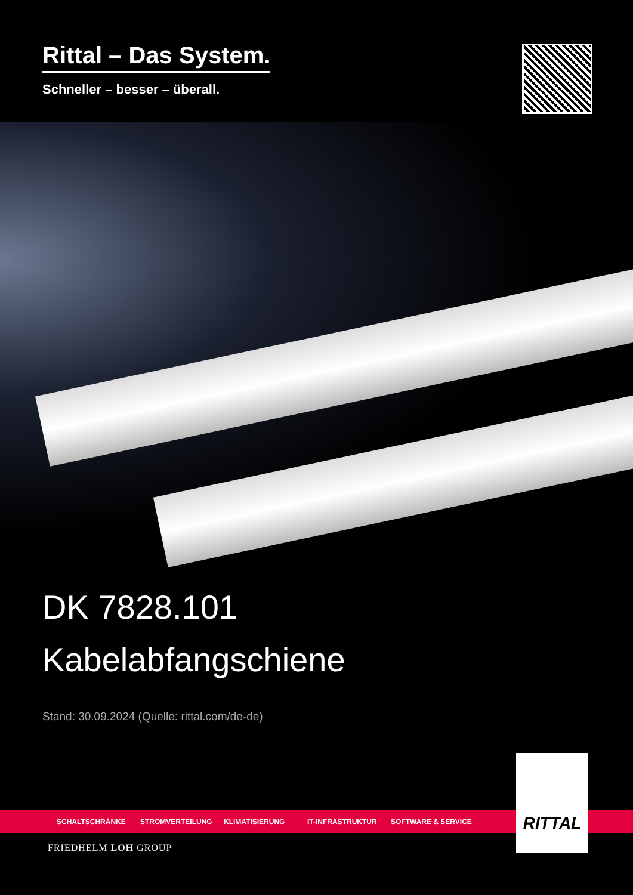Rittal – Das System.
Schneller – besser – überall.
DK 7828.101
Kabelabfangschiene
Stand: 30.09.2024 (Quelle: rittal.com/de-de)
SCHALTSCHRÄNKE STROMVERTEILUNG KLIMATISIERUNG IT-INFRASTRUKTUR SOFTWARE & SERVICE
RITTAL
FRIEDHELM LOH GROUP